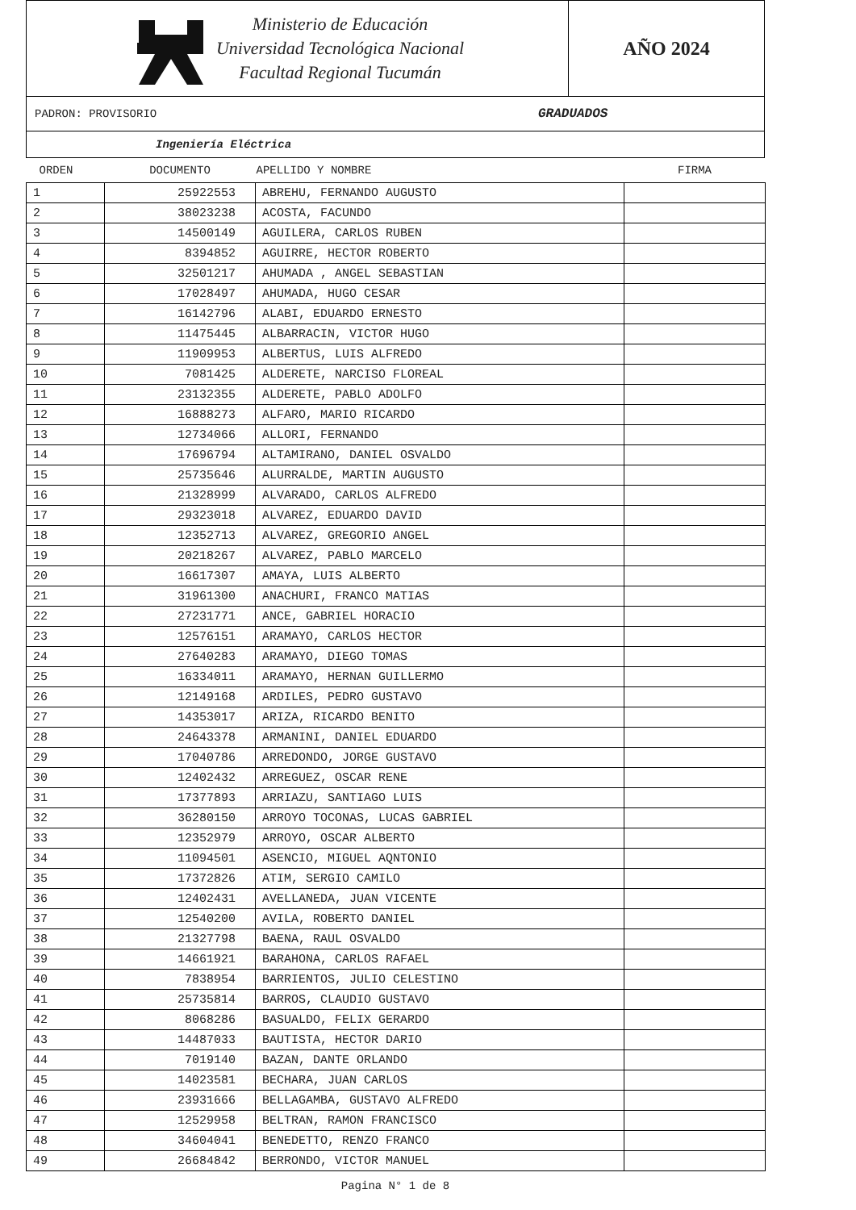Ministerio de Educación
Universidad Tecnológica Nacional
Facultad Regional Tucumán
AÑO 2024
PADRON: PROVISORIO GRADUADOS
Ingeniería Eléctrica
| ORDEN | DOCUMENTO | APELLIDO Y NOMBRE | FIRMA |
| --- | --- | --- | --- |
| 1 | 25922553 | ABREHU, FERNANDO AUGUSTO | |
| 2 | 38023238 | ACOSTA, FACUNDO | |
| 3 | 14500149 | AGUILERA, CARLOS RUBEN | |
| 4 | 8394852 | AGUIRRE, HECTOR ROBERTO | |
| 5 | 32501217 | AHUMADA , ANGEL SEBASTIAN | |
| 6 | 17028497 | AHUMADA, HUGO CESAR | |
| 7 | 16142796 | ALABI, EDUARDO ERNESTO | |
| 8 | 11475445 | ALBARRACIN, VICTOR HUGO | |
| 9 | 11909953 | ALBERTUS, LUIS ALFREDO | |
| 10 | 7081425 | ALDERETE, NARCISO FLOREAL | |
| 11 | 23132355 | ALDERETE, PABLO ADOLFO | |
| 12 | 16888273 | ALFARO, MARIO RICARDO | |
| 13 | 12734066 | ALLORI, FERNANDO | |
| 14 | 17696794 | ALTAMIRANO, DANIEL OSVALDO | |
| 15 | 25735646 | ALURRALDE, MARTIN AUGUSTO | |
| 16 | 21328999 | ALVARADO, CARLOS ALFREDO | |
| 17 | 29323018 | ALVAREZ, EDUARDO DAVID | |
| 18 | 12352713 | ALVAREZ, GREGORIO ANGEL | |
| 19 | 20218267 | ALVAREZ, PABLO MARCELO | |
| 20 | 16617307 | AMAYA, LUIS ALBERTO | |
| 21 | 31961300 | ANACHURI, FRANCO MATIAS | |
| 22 | 27231771 | ANCE, GABRIEL HORACIO | |
| 23 | 12576151 | ARAMAYO, CARLOS HECTOR | |
| 24 | 27640283 | ARAMAYO, DIEGO TOMAS | |
| 25 | 16334011 | ARAMAYO, HERNAN GUILLERMO | |
| 26 | 12149168 | ARDILES, PEDRO GUSTAVO | |
| 27 | 14353017 | ARIZA, RICARDO BENITO | |
| 28 | 24643378 | ARMANINI, DANIEL EDUARDO | |
| 29 | 17040786 | ARREDONDO, JORGE GUSTAVO | |
| 30 | 12402432 | ARREGUEZ, OSCAR RENE | |
| 31 | 17377893 | ARRIAZU, SANTIAGO LUIS | |
| 32 | 36280150 | ARROYO TOCONAS, LUCAS GABRIEL | |
| 33 | 12352979 | ARROYO, OSCAR ALBERTO | |
| 34 | 11094501 | ASENCIO, MIGUEL AQNTONIO | |
| 35 | 17372826 | ATIM, SERGIO CAMILO | |
| 36 | 12402431 | AVELLANEDA, JUAN VICENTE | |
| 37 | 12540200 | AVILA, ROBERTO DANIEL | |
| 38 | 21327798 | BAENA, RAUL OSVALDO | |
| 39 | 14661921 | BARAHONA, CARLOS RAFAEL | |
| 40 | 7838954 | BARRIENTOS, JULIO CELESTINO | |
| 41 | 25735814 | BARROS, CLAUDIO GUSTAVO | |
| 42 | 8068286 | BASUALDO, FELIX GERARDO | |
| 43 | 14487033 | BAUTISTA, HECTOR DARIO | |
| 44 | 7019140 | BAZAN, DANTE ORLANDO | |
| 45 | 14023581 | BECHARA, JUAN CARLOS | |
| 46 | 23931666 | BELLAGAMBA, GUSTAVO ALFREDO | |
| 47 | 12529958 | BELTRAN, RAMON FRANCISCO | |
| 48 | 34604041 | BENEDETTO, RENZO FRANCO | |
| 49 | 26684842 | BERRONDO, VICTOR MANUEL | |
Pagina N° 1 de 8